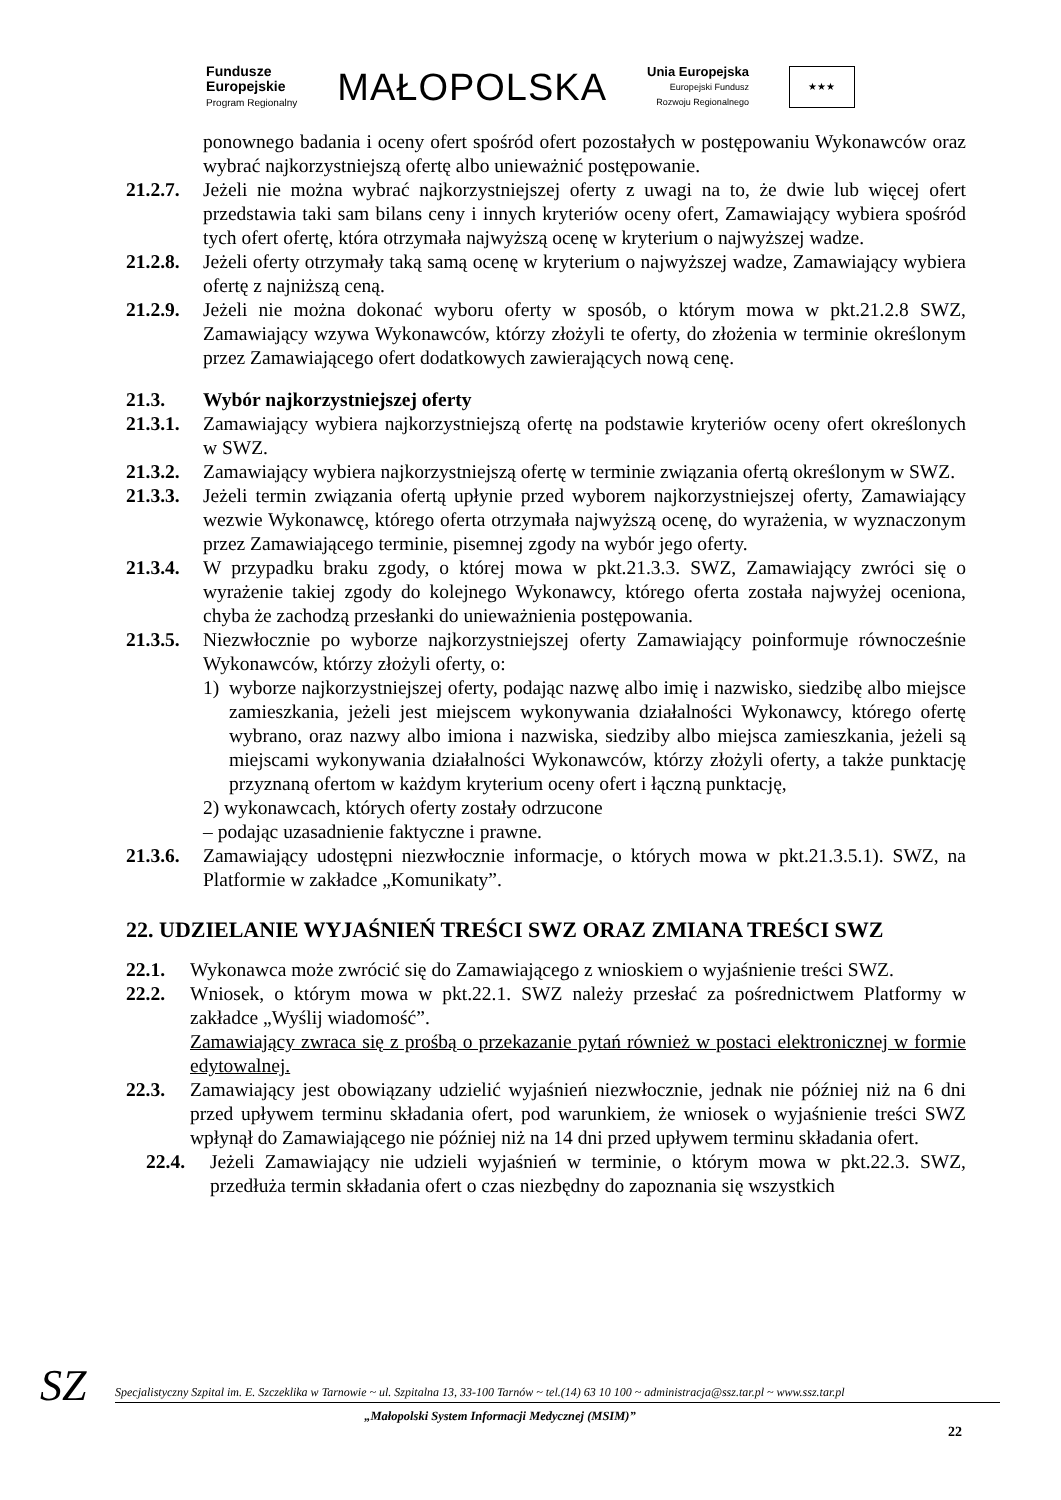Fundusze
Europejskie
Program Regionalny
MAŁOPOLSKA
Unia Europejska
Europejski Fundusz
Rozwoju Regionalnego
★★★
ponownego badania i oceny ofert spośród ofert pozostałych w postępowaniu Wykonawców oraz wybrać najkorzystniejszą ofertę albo unieważnić postępowanie.
21.2.7.
Jeżeli nie można wybrać najkorzystniejszej oferty z uwagi na to, że dwie lub więcej ofert przedstawia taki sam bilans ceny i innych kryteriów oceny ofert, Zamawiający wybiera spośród tych ofert ofertę, która otrzymała najwyższą ocenę w kryterium o najwyższej wadze.
21.2.8.
Jeżeli oferty otrzymały taką samą ocenę w kryterium o najwyższej wadze, Zamawiający wybiera ofertę z najniższą ceną.
21.2.9.
Jeżeli nie można dokonać wyboru oferty w sposób, o którym mowa w pkt.21.2.8 SWZ, Zamawiający wzywa Wykonawców, którzy złożyli te oferty, do złożenia w terminie określonym przez Zamawiającego ofert dodatkowych zawierających nową cenę.
21.3. Wybór najkorzystniejszej oferty
21.3.1.
Zamawiający wybiera najkorzystniejszą ofertę na podstawie kryteriów oceny ofert określonych w SWZ.
21.3.2.
Zamawiający wybiera najkorzystniejszą ofertę w terminie związania ofertą określonym w SWZ.
21.3.3.
Jeżeli termin związania ofertą upłynie przed wyborem najkorzystniejszej oferty, Zamawiający wezwie Wykonawcę, którego oferta otrzymała najwyższą ocenę, do wyrażenia, w wyznaczonym przez Zamawiającego terminie, pisemnej zgody na wybór jego oferty.
21.3.4.
W przypadku braku zgody, o której mowa w pkt.21.3.3. SWZ, Zamawiający zwróci się o wyrażenie takiej zgody do kolejnego Wykonawcy, którego oferta została najwyżej oceniona, chyba że zachodzą przesłanki do unieważnienia postępowania.
21.3.5.
Niezwłocznie po wyborze najkorzystniejszej oferty Zamawiający poinformuje równocześnie Wykonawców, którzy złożyli oferty, o:
1) wyborze najkorzystniejszej oferty, podając nazwę albo imię i nazwisko, siedzibę albo miejsce zamieszkania, jeżeli jest miejscem wykonywania działalności Wykonawcy, którego ofertę wybrano, oraz nazwy albo imiona i nazwiska, siedziby albo miejsca zamieszkania, jeżeli są miejscami wykonywania działalności Wykonawców, którzy złożyli oferty, a także punktację przyznaną ofertom w każdym kryterium oceny ofert i łączną punktację,
2) wykonawcach, których oferty zostały odrzucone
– podając uzasadnienie faktyczne i prawne.
21.3.6.
Zamawiający udostępni niezwłocznie informacje, o których mowa w pkt.21.3.5.1). SWZ, na Platformie w zakładce „Komunikaty”.
22. UDZIELANIE WYJAŚNIEŃ TREŚCI SWZ ORAZ ZMIANA TREŚCI SWZ
22.1. Wykonawca może zwrócić się do Zamawiającego z wnioskiem o wyjaśnienie treści SWZ.
22.2. Wniosek, o którym mowa w pkt.22.1. SWZ należy przesłać za pośrednictwem Platformy w zakładce „Wyślij wiadomość”.
Zamawiający zwraca się z prośbą o przekazanie pytań również w postaci elektronicznej w formie edytowalnej.
22.3. Zamawiający jest obowiązany udzielić wyjaśnień niezwłocznie, jednak nie później niż na 6 dni przed upływem terminu składania ofert, pod warunkiem, że wniosek o wyjaśnienie treści SWZ wpłynął do Zamawiającego nie później niż na 14 dni przed upływem terminu składania ofert.
22.4. Jeżeli Zamawiający nie udzieli wyjaśnień w terminie, o którym mowa w pkt.22.3. SWZ, przedłuża termin składania ofert o czas niezbędny do zapoznania się wszystkich
SZ
Specjalistyczny Szpital im. E. Szczeklika w Tarnowie ~ ul. Szpitalna 13, 33-100 Tarnów ~ tel.(14) 63 10 100 ~ administracja@ssz.tar.pl ~ www.ssz.tar.pl
„Małopolski System Informacji Medycznej (MSIM)”
22